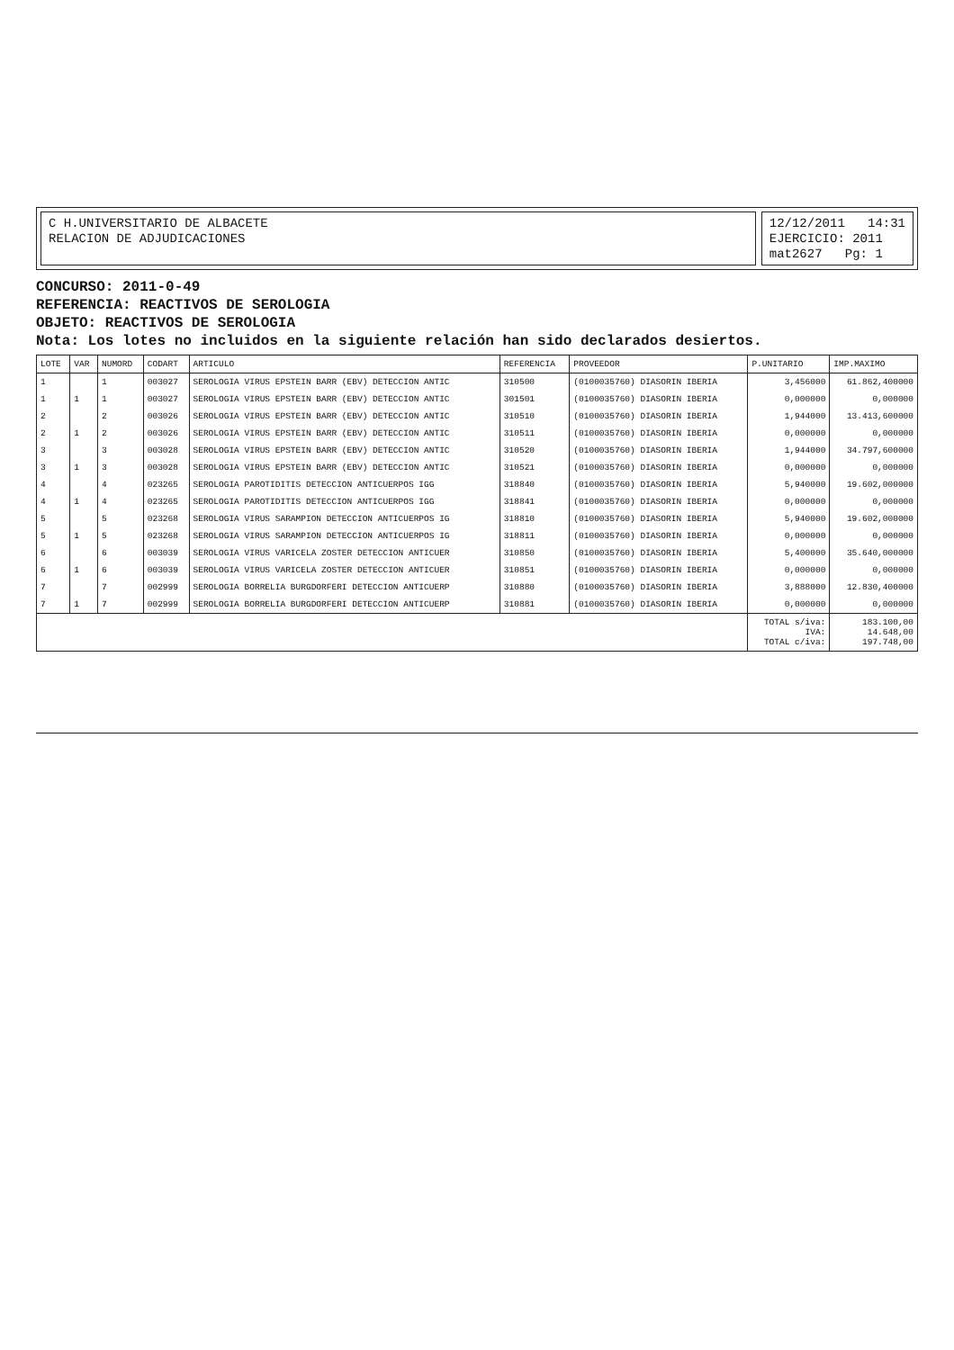C H.UNIVERSITARIO DE ALBACETE
RELACION DE ADJUDICACIONES
12/12/2011 14:31
EJERCICIO: 2011
mat2627 Pg: 1
CONCURSO: 2011-0-49
REFERENCIA: REACTIVOS DE SEROLOGIA
OBJETO: REACTIVOS DE SEROLOGIA
Nota: Los lotes no incluidos en la siguiente relación han sido declarados desiertos.
| LOTE | VAR | NUMORD | CODART | ARTICULO | REFERENCIA | PROVEEDOR | P.UNITARIO | IMP.MAXIMO |
| --- | --- | --- | --- | --- | --- | --- | --- | --- |
| 1 | | 1 | 003027 | SEROLOGIA VIRUS EPSTEIN BARR (EBV) DETECCION ANTIC | 310500 | (0100035760) DIASORIN IBERIA | 3,456000 | 61.862,400000 |
| 1 | 1 | 1 | 003027 | SEROLOGIA VIRUS EPSTEIN BARR (EBV) DETECCION ANTIC | 301501 | (0100035760) DIASORIN IBERIA | 0,000000 | 0,000000 |
| 2 | | 2 | 003026 | SEROLOGIA VIRUS EPSTEIN BARR (EBV) DETECCION ANTIC | 310510 | (0100035760) DIASORIN IBERIA | 1,944000 | 13.413,600000 |
| 2 | 1 | 2 | 003026 | SEROLOGIA VIRUS EPSTEIN BARR (EBV) DETECCION ANTIC | 310511 | (0100035760) DIASORIN IBERIA | 0,000000 | 0,000000 |
| 3 | | 3 | 003028 | SEROLOGIA VIRUS EPSTEIN BARR (EBV) DETECCION ANTIC | 310520 | (0100035760) DIASORIN IBERIA | 1,944000 | 34.797,600000 |
| 3 | 1 | 3 | 003028 | SEROLOGIA VIRUS EPSTEIN BARR (EBV) DETECCION ANTIC | 310521 | (0100035760) DIASORIN IBERIA | 0,000000 | 0,000000 |
| 4 | | 4 | 023265 | SEROLOGIA PAROTIDITIS DETECCION ANTICUERPOS IGG | 318840 | (0100035760) DIASORIN IBERIA | 5,940000 | 19.602,000000 |
| 4 | 1 | 4 | 023265 | SEROLOGIA PAROTIDITIS DETECCION ANTICUERPOS IGG | 318841 | (0100035760) DIASORIN IBERIA | 0,000000 | 0,000000 |
| 5 | | 5 | 023268 | SEROLOGIA VIRUS SARAMPION DETECCION ANTICUERPOS IG | 318810 | (0100035760) DIASORIN IBERIA | 5,940000 | 19.602,000000 |
| 5 | 1 | 5 | 023268 | SEROLOGIA VIRUS SARAMPION DETECCION ANTICUERPOS IG | 318811 | (0100035760) DIASORIN IBERIA | 0,000000 | 0,000000 |
| 6 | | 6 | 003039 | SEROLOGIA VIRUS VARICELA ZOSTER DETECCION ANTICUER | 310850 | (0100035760) DIASORIN IBERIA | 5,400000 | 35.640,000000 |
| 6 | 1 | 6 | 003039 | SEROLOGIA VIRUS VARICELA ZOSTER DETECCION ANTICUER | 310851 | (0100035760) DIASORIN IBERIA | 0,000000 | 0,000000 |
| 7 | | 7 | 002999 | SEROLOGIA BORRELIA BURGDORFERI DETECCION ANTICUERP | 310880 | (0100035760) DIASORIN IBERIA | 3,888000 | 12.830,400000 |
| 7 | 1 | 7 | 002999 | SEROLOGIA BORRELIA BURGDORFERI DETECCION ANTICUERP | 310881 | (0100035760) DIASORIN IBERIA | 0,000000 | 0,000000 |
| | | | | | | | TOTAL s/iva: IVA: TOTAL c/iva: | 183.100,00 14.648,00 197.748,00 |